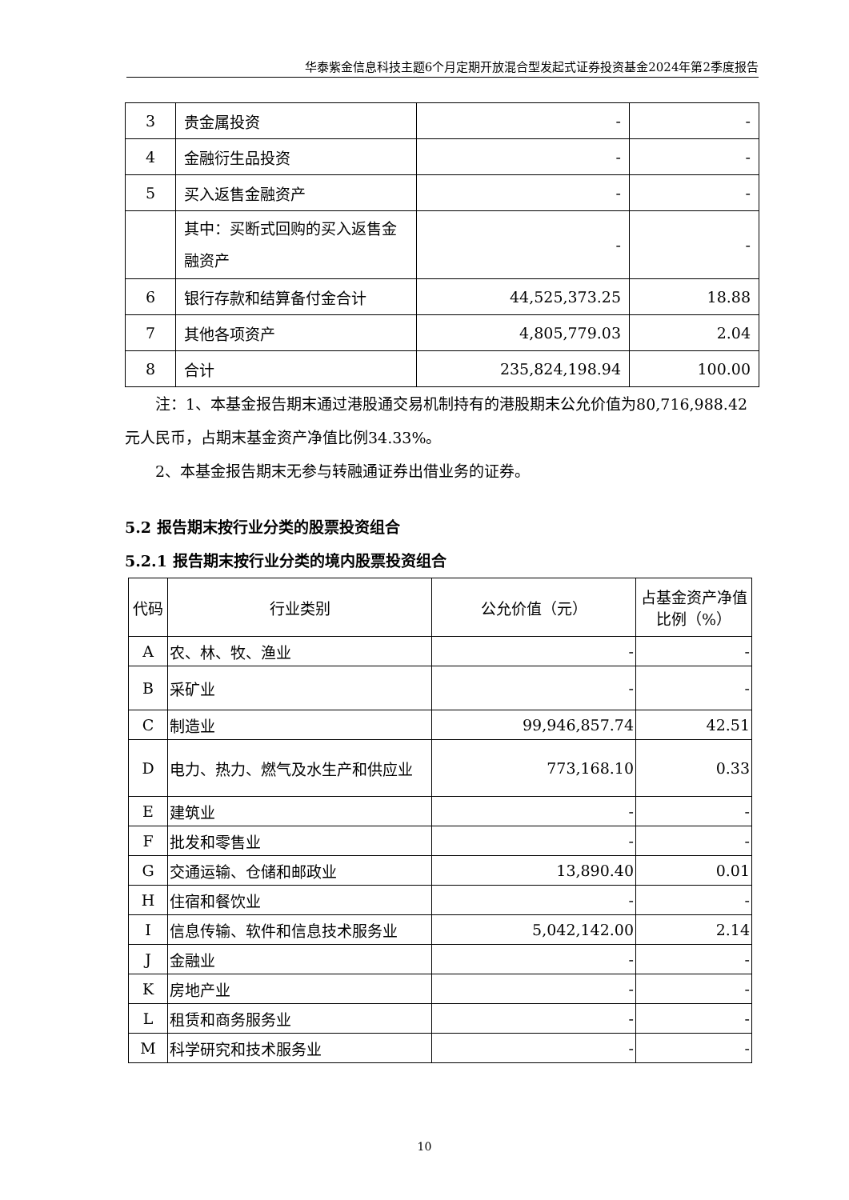华泰紫金信息科技主题6个月定期开放混合型发起式证券投资基金2024年第2季度报告
| 3 | 贵金属投资 | - | - |
| 4 | 金融衍生品投资 | - | - |
| 5 | 买入返售金融资产 | - | - |
| | 其中：买断式回购的买入返售金融资产 | - | - |
| 6 | 银行存款和结算备付金合计 | 44,525,373.25 | 18.88 |
| 7 | 其他各项资产 | 4,805,779.03 | 2.04 |
| 8 | 合计 | 235,824,198.94 | 100.00 |
注：1、本基金报告期末通过港股通交易机制持有的港股期末公允价值为80,716,988.42元人民币，占期末基金资产净值比例34.33%。
2、本基金报告期末无参与转融通证券出借业务的证券。
5.2 报告期末按行业分类的股票投资组合
5.2.1 报告期末按行业分类的境内股票投资组合
| 代码 | 行业类别 | 公允价值（元） | 占基金资产净值比例（%） |
| --- | --- | --- | --- |
| A | 农、林、牧、渔业 | - | - |
| B | 采矿业 | - | - |
| C | 制造业 | 99,946,857.74 | 42.51 |
| D | 电力、热力、燃气及水生产和供应业 | 773,168.10 | 0.33 |
| E | 建筑业 | - | - |
| F | 批发和零售业 | - | - |
| G | 交通运输、仓储和邮政业 | 13,890.40 | 0.01 |
| H | 住宿和餐饮业 | - | - |
| I | 信息传输、软件和信息技术服务业 | 5,042,142.00 | 2.14 |
| J | 金融业 | - | - |
| K | 房地产业 | - | - |
| L | 租赁和商务服务业 | - | - |
| M | 科学研究和技术服务业 | - | - |
10